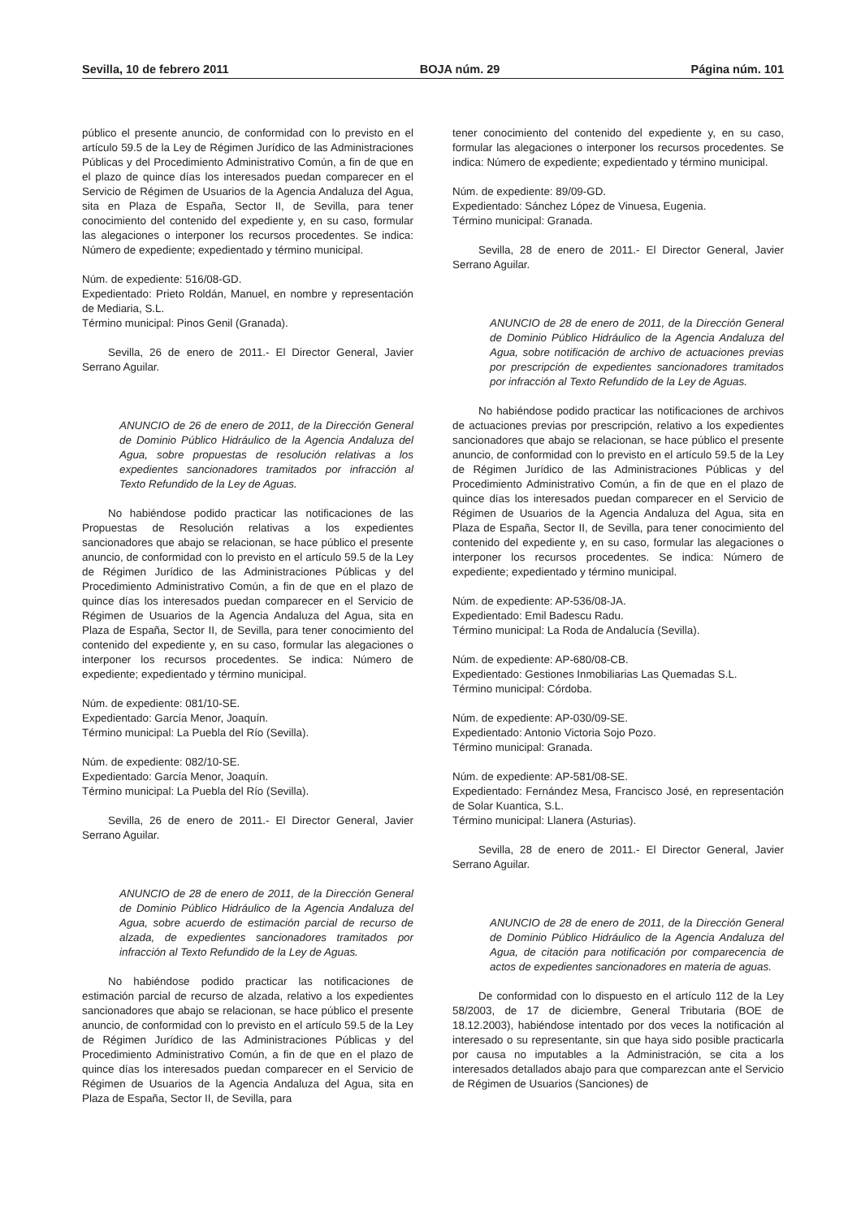Sevilla, 10 de febrero 2011 BOJA núm. 29 Página núm. 101
público el presente anuncio, de conformidad con lo previsto en el artículo 59.5 de la Ley de Régimen Jurídico de las Administraciones Públicas y del Procedimiento Administrativo Común, a fin de que en el plazo de quince días los interesados puedan comparecer en el Servicio de Régimen de Usuarios de la Agencia Andaluza del Agua, sita en Plaza de España, Sector II, de Sevilla, para tener conocimiento del contenido del expediente y, en su caso, formular las alegaciones o interponer los recursos procedentes. Se indica: Número de expediente; expedientado y término municipal.
Núm. de expediente: 516/08-GD.
Expedientado: Prieto Roldán, Manuel, en nombre y representación de Mediaria, S.L.
Término municipal: Pinos Genil (Granada).
Sevilla, 26 de enero de 2011.- El Director General, Javier Serrano Aguilar.
ANUNCIO de 26 de enero de 2011, de la Dirección General de Dominio Público Hidráulico de la Agencia Andaluza del Agua, sobre propuestas de resolución relativas a los expedientes sancionadores tramitados por infracción al Texto Refundido de la Ley de Aguas.
No habiéndose podido practicar las notificaciones de las Propuestas de Resolución relativas a los expedientes sancionadores que abajo se relacionan, se hace público el presente anuncio, de conformidad con lo previsto en el artículo 59.5 de la Ley de Régimen Jurídico de las Administraciones Públicas y del Procedimiento Administrativo Común, a fin de que en el plazo de quince días los interesados puedan comparecer en el Servicio de Régimen de Usuarios de la Agencia Andaluza del Agua, sita en Plaza de España, Sector II, de Sevilla, para tener conocimiento del contenido del expediente y, en su caso, formular las alegaciones o interponer los recursos procedentes. Se indica: Número de expediente; expedientado y término municipal.
Núm. de expediente: 081/10-SE.
Expedientado: García Menor, Joaquín.
Término municipal: La Puebla del Río (Sevilla).
Núm. de expediente: 082/10-SE.
Expedientado: García Menor, Joaquín.
Término municipal: La Puebla del Río (Sevilla).
Sevilla, 26 de enero de 2011.- El Director General, Javier Serrano Aguilar.
ANUNCIO de 28 de enero de 2011, de la Dirección General de Dominio Público Hidráulico de la Agencia Andaluza del Agua, sobre acuerdo de estimación parcial de recurso de alzada, de expedientes sancionadores tramitados por infracción al Texto Refundido de la Ley de Aguas.
No habiéndose podido practicar las notificaciones de estimación parcial de recurso de alzada, relativo a los expedientes sancionadores que abajo se relacionan, se hace público el presente anuncio, de conformidad con lo previsto en el artículo 59.5 de la Ley de Régimen Jurídico de las Administraciones Públicas y del Procedimiento Administrativo Común, a fin de que en el plazo de quince días los interesados puedan comparecer en el Servicio de Régimen de Usuarios de la Agencia Andaluza del Agua, sita en Plaza de España, Sector II, de Sevilla, para
tener conocimiento del contenido del expediente y, en su caso, formular las alegaciones o interponer los recursos procedentes. Se indica: Número de expediente; expedientado y término municipal.
Núm. de expediente: 89/09-GD.
Expedientado: Sánchez López de Vinuesa, Eugenia.
Término municipal: Granada.
Sevilla, 28 de enero de 2011.- El Director General, Javier Serrano Aguilar.
ANUNCIO de 28 de enero de 2011, de la Dirección General de Dominio Público Hidráulico de la Agencia Andaluza del Agua, sobre notificación de archivo de actuaciones previas por prescripción de expedientes sancionadores tramitados por infracción al Texto Refundido de la Ley de Aguas.
No habiéndose podido practicar las notificaciones de archivos de actuaciones previas por prescripción, relativo a los expedientes sancionadores que abajo se relacionan, se hace público el presente anuncio, de conformidad con lo previsto en el artículo 59.5 de la Ley de Régimen Jurídico de las Administraciones Públicas y del Procedimiento Administrativo Común, a fin de que en el plazo de quince días los interesados puedan comparecer en el Servicio de Régimen de Usuarios de la Agencia Andaluza del Agua, sita en Plaza de España, Sector II, de Sevilla, para tener conocimiento del contenido del expediente y, en su caso, formular las alegaciones o interponer los recursos procedentes. Se indica: Número de expediente; expedientado y término municipal.
Núm. de expediente: AP-536/08-JA.
Expedientado: Emil Badescu Radu.
Término municipal: La Roda de Andalucía (Sevilla).
Núm. de expediente: AP-680/08-CB.
Expedientado: Gestiones Inmobiliarias Las Quemadas S.L.
Término municipal: Córdoba.
Núm. de expediente: AP-030/09-SE.
Expedientado: Antonio Victoria Sojo Pozo.
Término municipal: Granada.
Núm. de expediente: AP-581/08-SE.
Expedientado: Fernández Mesa, Francisco José, en representación de Solar Kuantica, S.L.
Término municipal: Llanera (Asturias).
Sevilla, 28 de enero de 2011.- El Director General, Javier Serrano Aguilar.
ANUNCIO de 28 de enero de 2011, de la Dirección General de Dominio Público Hidráulico de la Agencia Andaluza del Agua, de citación para notificación por comparecencia de actos de expedientes sancionadores en materia de aguas.
De conformidad con lo dispuesto en el artículo 112 de la Ley 58/2003, de 17 de diciembre, General Tributaria (BOE de 18.12.2003), habiéndose intentado por dos veces la notificación al interesado o su representante, sin que haya sido posible practicarla por causa no imputables a la Administración, se cita a los interesados detallados abajo para que comparezcan ante el Servicio de Régimen de Usuarios (Sanciones) de